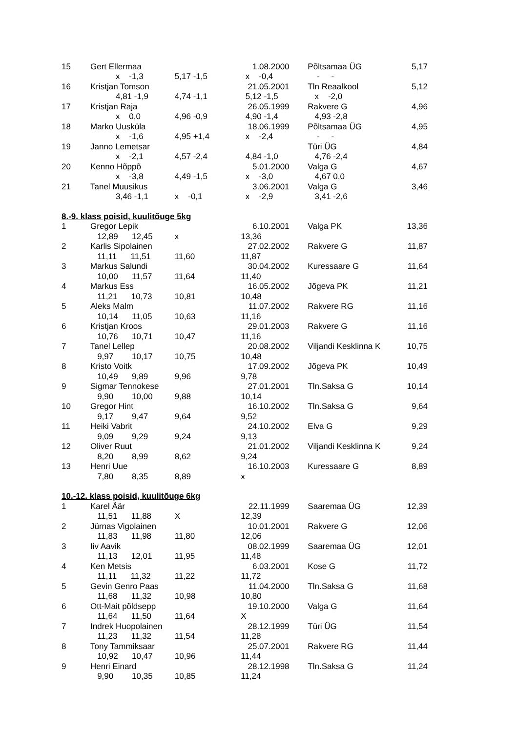| 15 | Gert Ellermaa | | 1.08.2000 | Põltsamaa ÜG | 5,17 |
| | x -1,3 | 5,17 -1,5 | x -0,4 | - - | |
| 16 | Kristjan Tomson | | 21.05.2001 | Tln Reaalkool | 5,12 |
| | 4,81 -1,9 | 4,74 -1,1 | 5,12 -1,5 | x -2,0 | |
| 17 | Kristjan Raja | | 26.05.1999 | Rakvere G | 4,96 |
| | x 0,0 | 4,96 -0,9 | 4,90 -1,4 | 4,93 -2,8 | |
| 18 | Marko Uusküla | | 18.06.1999 | Põltsamaa ÜG | 4,95 |
| | x -1,6 | 4,95 +1,4 | x -2,4 | - - | |
| 19 | Janno Lemetsar | | | Türi ÜG | 4,84 |
| | x -2,1 | 4,57 -2,4 | 4,84 -1,0 | 4,76 -2,4 | |
| 20 | Kenno Hõppõ | | 5.01.2000 | Valga G | 4,67 |
| | x -3,8 | 4,49 -1,5 | x -3,0 | 4,67 0,0 | |
| 21 | Tanel Muusikus | | 3.06.2001 | Valga G | 3,46 |
| | 3,46 -1,1 | x -0,1 | x -2,9 | 3,41 -2,6 | |
| 8.-9. klass poisid, kuulitõuge 5kg | | | | | |
| 1 | Gregor Lepik | | 6.10.2001 | Valga PK | 13,36 |
| | 12,89 12,45 | x | 13,36 | | |
| 2 | Karlis Sipolainen | | 27.02.2002 | Rakvere G | 11,87 |
| | 11,11 11,51 | 11,60 | 11,87 | | |
| 3 | Markus Salundi | | 30.04.2002 | Kuressaare G | 11,64 |
| | 10,00 11,57 | 11,64 | 11,40 | | |
| 4 | Markus Ess | | 16.05.2002 | Jõgeva PK | 11,21 |
| | 11,21 10,73 | 10,81 | 10,48 | | |
| 5 | Aleks Malm | | 11.07.2002 | Rakvere RG | 11,16 |
| | 10,14 11,05 | 10,63 | 11,16 | | |
| 6 | Kristjan Kroos | | 29.01.2003 | Rakvere G | 11,16 |
| | 10,76 10,71 | 10,47 | 11,16 | | |
| 7 | Tanel Lellep | | 20.08.2002 | Viljandi Kesklinna K | 10,75 |
| | 9,97 10,17 | 10,75 | 10,48 | | |
| 8 | Kristo Voitk | | 17.09.2002 | Jõgeva PK | 10,49 |
| | 10,49 9,89 | 9,96 | 9,78 | | |
| 9 | Sigmar Tennokese | | 27.01.2001 | Tln.Saksa G | 10,14 |
| | 9,90 10,00 | 9,88 | 10,14 | | |
| 10 | Gregor Hint | | 16.10.2002 | Tln.Saksa G | 9,64 |
| | 9,17 9,47 | 9,64 | 9,52 | | |
| 11 | Heiki Vabrit | | 24.10.2002 | Elva G | 9,29 |
| | 9,09 9,29 | 9,24 | 9,13 | | |
| 12 | Oliver Ruut | | 21.01.2002 | Viljandi Kesklinna K | 9,24 |
| | 8,20 8,99 | 8,62 | 9,24 | | |
| 13 | Henri Uue | | 16.10.2003 | Kuressaare G | 8,89 |
| | 7,80 8,35 | 8,89 | x | | |
| 10.-12. klass poisid, kuulitõuge 6kg | | | | | |
| 1 | Karel Äär | | 22.11.1999 | Saaremaa ÜG | 12,39 |
| | 11,51 11,88 | X | 12,39 | | |
| 2 | Jürnas Vigolainen | | 10.01.2001 | Rakvere G | 12,06 |
| | 11,83 11,98 | 11,80 | 12,06 | | |
| 3 | Iiv Aavik | | 08.02.1999 | Saaremaa ÜG | 12,01 |
| | 11,13 12,01 | 11,95 | 11,48 | | |
| 4 | Ken Metsis | | 6.03.2001 | Kose G | 11,72 |
| | 11,11 11,32 | 11,22 | 11,72 | | |
| 5 | Gevin Genro Paas | | 11.04.2000 | Tln.Saksa G | 11,68 |
| | 11,68 11,32 | 10,98 | 10,80 | | |
| 6 | Ott-Mait põldsepp | | 19.10.2000 | Valga G | 11,64 |
| | 11,64 11,50 | 11,64 | X | | |
| 7 | Indrek Huopolainen | | 28.12.1999 | Türi ÜG | 11,54 |
| | 11,23 11,32 | 11,54 | 11,28 | | |
| 8 | Tony Tammiksaar | | 25.07.2001 | Rakvere RG | 11,44 |
| | 10,92 10,47 | 10,96 | 11,44 | | |
| 9 | Henri Einard | | 28.12.1998 | Tln.Saksa G | 11,24 |
| | 9,90 10,35 | 10,85 | 11,24 | | |